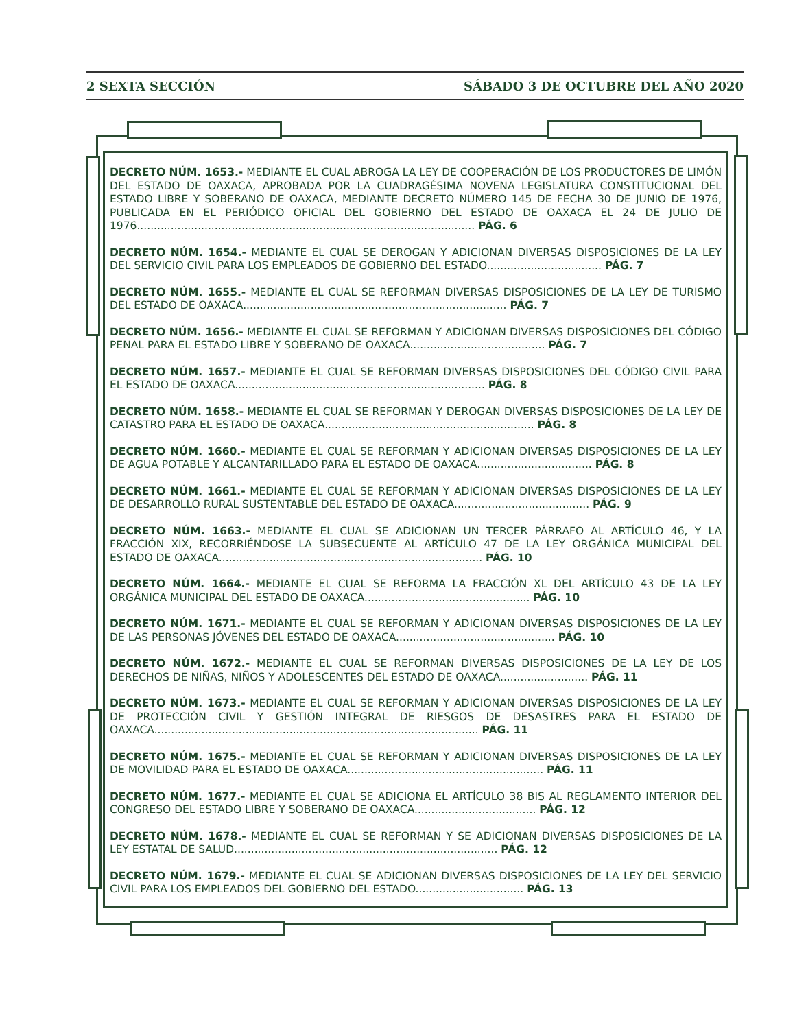2 SEXTA SECCIÓN SÁBADO 3 DE OCTUBRE DEL AÑO 2020
DECRETO NÚM. 1653.- MEDIANTE EL CUAL ABROGA LA LEY DE COOPERACIÓN DE LOS PRODUCTORES DE LIMÓN DEL ESTADO DE OAXACA, APROBADA POR LA CUADRAGÉSIMA NOVENA LEGISLATURA CONSTITUCIONAL DEL ESTADO LIBRE Y SOBERANO DE OAXACA, MEDIANTE DECRETO NÚMERO 145 DE FECHA 30 DE JUNIO DE 1976, PUBLICADA EN EL PERIÓDICO OFICIAL DEL GOBIERNO DEL ESTADO DE OAXACA EL 24 DE JULIO DE 1976.................................................................................................... PÁG. 6
DECRETO NÚM. 1654.- MEDIANTE EL CUAL SE DEROGAN Y ADICIONAN DIVERSAS DISPOSICIONES DE LA LEY DEL SERVICIO CIVIL PARA LOS EMPLEADOS DE GOBIERNO DEL ESTADO.................................. PÁG. 7
DECRETO NÚM. 1655.- MEDIANTE EL CUAL SE REFORMAN DIVERSAS DISPOSICIONES DE LA LEY DE TURISMO DEL ESTADO DE OAXACA.............................................................................. PÁG. 7
DECRETO NÚM. 1656.- MEDIANTE EL CUAL SE REFORMAN Y ADICIONAN DIVERSAS DISPOSICIONES DEL CÓDIGO PENAL PARA EL ESTADO LIBRE Y SOBERANO DE OAXACA........................................ PÁG. 7
DECRETO NÚM. 1657.- MEDIANTE EL CUAL SE REFORMAN DIVERSAS DISPOSICIONES DEL CÓDIGO CIVIL PARA EL ESTADO DE OAXACA.......................................................................... PÁG. 8
DECRETO NÚM. 1658.- MEDIANTE EL CUAL SE REFORMAN Y DEROGAN DIVERSAS DISPOSICIONES DE LA LEY DE CATASTRO PARA EL ESTADO DE OAXACA.............................................................. PÁG. 8
DECRETO NÚM. 1660.- MEDIANTE EL CUAL SE REFORMAN Y ADICIONAN DIVERSAS DISPOSICIONES DE LA LEY DE AGUA POTABLE Y ALCANTARILLADO PARA EL ESTADO DE OAXACA.................................. PÁG. 8
DECRETO NÚM. 1661.- MEDIANTE EL CUAL SE REFORMAN Y ADICIONAN DIVERSAS DISPOSICIONES DE LA LEY DE DESARROLLO RURAL SUSTENTABLE DEL ESTADO DE OAXACA........................................ PÁG. 9
DECRETO NÚM. 1663.- MEDIANTE EL CUAL SE ADICIONAN UN TERCER PÁRRAFO AL ARTÍCULO 46, Y LA FRACCIÓN XIX, RECORRIÉNDOSE LA SUBSECUENTE AL ARTÍCULO 47 DE LA LEY ORGÁNICA MUNICIPAL DEL ESTADO DE OAXACA.............................................................................. PÁG. 10
DECRETO NÚM. 1664.- MEDIANTE EL CUAL SE REFORMA LA FRACCIÓN XL DEL ARTÍCULO 43 DE LA LEY ORGÁNICA MUNICIPAL DEL ESTADO DE OAXACA................................................. PÁG. 10
DECRETO NÚM. 1671.- MEDIANTE EL CUAL SE REFORMAN Y ADICIONAN DIVERSAS DISPOSICIONES DE LA LEY DE LAS PERSONAS JÓVENES DEL ESTADO DE OAXACA............................................... PÁG. 10
DECRETO NÚM. 1672.- MEDIANTE EL CUAL SE REFORMAN DIVERSAS DISPOSICIONES DE LA LEY DE LOS DERECHOS DE NIÑAS, NIÑOS Y ADOLESCENTES DEL ESTADO DE OAXACA.......................... PÁG. 11
DECRETO NÚM. 1673.- MEDIANTE EL CUAL SE REFORMAN Y ADICIONAN DIVERSAS DISPOSICIONES DE LA LEY DE PROTECCIÓN CIVIL Y GESTIÓN INTEGRAL DE RIESGOS DE DESASTRES PARA EL ESTADO DE OAXACA................................................................................................ PÁG. 11
DECRETO NÚM. 1675.- MEDIANTE EL CUAL SE REFORMAN Y ADICIONAN DIVERSAS DISPOSICIONES DE LA LEY DE MOVILIDAD PARA EL ESTADO DE OAXACA.......................................................... PÁG. 11
DECRETO NÚM. 1677.- MEDIANTE EL CUAL SE ADICIONA EL ARTÍCULO 38 BIS AL REGLAMENTO INTERIOR DEL CONGRESO DEL ESTADO LIBRE Y SOBERANO DE OAXACA.................................... PÁG. 12
DECRETO NÚM. 1678.- MEDIANTE EL CUAL SE REFORMAN Y SE ADICIONAN DIVERSAS DISPOSICIONES DE LA LEY ESTATAL DE SALUD.............................................................................. PÁG. 12
DECRETO NÚM. 1679.- MEDIANTE EL CUAL SE ADICIONAN DIVERSAS DISPOSICIONES DE LA LEY DEL SERVICIO CIVIL PARA LOS EMPLEADOS DEL GOBIERNO DEL ESTADO................................ PÁG. 13